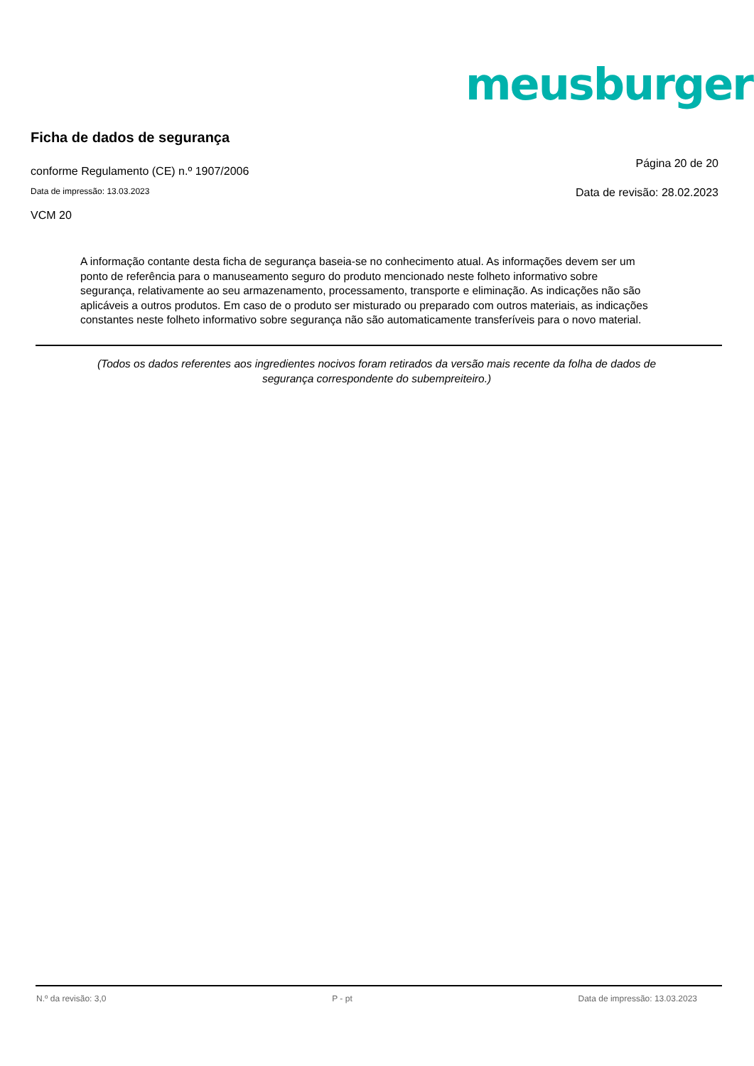meusburger<sup>®</sup>
Ficha de dados de segurança
conforme Regulamento (CE) n.º 1907/2006 Página 20 de 20
Data de impressão: 13.03.2023 Data de revisão: 28.02.2023
VCM 20
A informação contante desta ficha de segurança baseia-se no conhecimento atual. As informações devem ser um ponto de referência para o manuseamento seguro do produto mencionado neste folheto informativo sobre segurança, relativamente ao seu armazenamento, processamento, transporte e eliminação. As indicações não são aplicáveis a outros produtos. Em caso de o produto ser misturado ou preparado com outros materiais, as indicações constantes neste folheto informativo sobre segurança não são automaticamente transferíveis para o novo material.
(Todos os dados referentes aos ingredientes nocivos foram retirados da versão mais recente da folha de dados de segurança correspondente do subempreiteiro.)
N.º da revisão: 3,0 P - pt Data de impressão: 13.03.2023